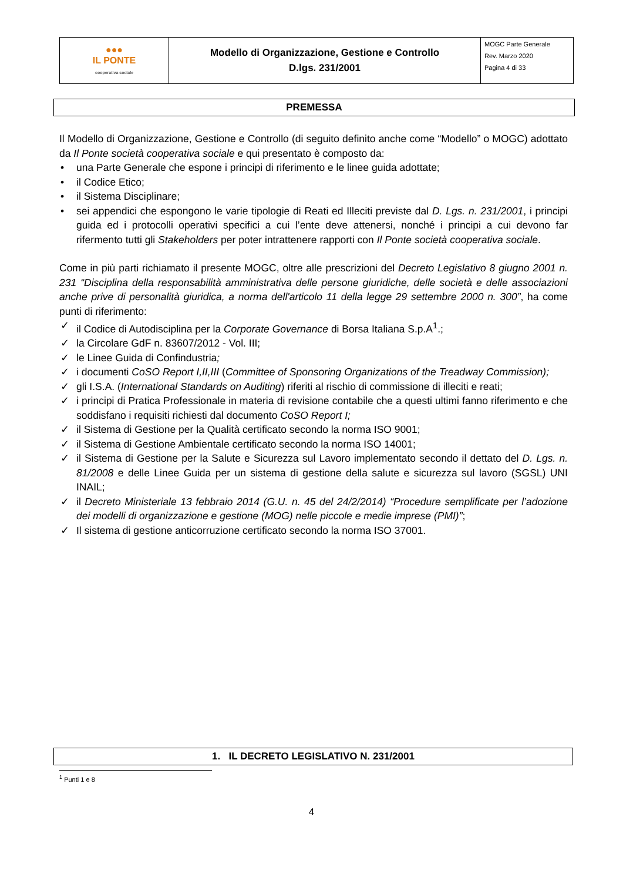| ●●● IL PONTE cooperativa sociale | Modello di Organizzazione, Gestione e Controllo D.lgs. 231/2001 | MOGC Parte Generale Rev. Marzo 2020 Pagina 4 di 33 |
PREMESSA
Il Modello di Organizzazione, Gestione e Controllo (di seguito definito anche come “Modello” o MOGC) adottato da Il Ponte società cooperativa sociale e qui presentato è composto da:
• una Parte Generale che espone i principi di riferimento e le linee guida adottate;
• il Codice Etico;
• il Sistema Disciplinare;
• sei appendici che espongono le varie tipologie di Reati ed Illeciti previste dal D. Lgs. n. 231/2001, i principi guida ed i protocolli operativi specifici a cui l’ente deve attenersi, nonché i principi a cui devono far rifermento tutti gli Stakeholders per poter intrattenere rapporti con Il Ponte società cooperativa sociale.
Come in più parti richiamato il presente MOGC, oltre alle prescrizioni del Decreto Legislativo 8 giugno 2001 n. 231 “Disciplina della responsabilità amministrativa delle persone giuridiche, delle società e delle associazioni anche prive di personalità giuridica, a norma dell'articolo 11 della legge 29 settembre 2000 n. 300”, ha come punti di riferimento:
✓ il Codice di Autodisciplina per la Corporate Governance di Borsa Italiana S.p.A<sup>1</sup>.;
✓ la Circolare GdF n. 83607/2012 - Vol. III;
✓ le Linee Guida di Confindustria;
✓ i documenti CoSO Report I,II,III (Committee of Sponsoring Organizations of the Treadway Commission);
✓ gli I.S.A. (International Standards on Auditing) riferiti al rischio di commissione di illeciti e reati;
✓ i principi di Pratica Professionale in materia di revisione contabile che a questi ultimi fanno riferimento e che soddisfano i requisiti richiesti dal documento CoSO Report I;
✓ il Sistema di Gestione per la Qualità certificato secondo la norma ISO 9001;
✓ il Sistema di Gestione Ambientale certificato secondo la norma ISO 14001;
✓ il Sistema di Gestione per la Salute e Sicurezza sul Lavoro implementato secondo il dettato del D. Lgs. n. 81/2008 e delle Linee Guida per un sistema di gestione della salute e sicurezza sul lavoro (SGSL) UNI INAIL;
✓ il Decreto Ministeriale 13 febbraio 2014 (G.U. n. 45 del 24/2/2014) “Procedure semplificate per l’adozione dei modelli di organizzazione e gestione (MOG) nelle piccole e medie imprese (PMI)”;
✓ Il sistema di gestione anticorruzione certificato secondo la norma ISO 37001.
1. IL DECRETO LEGISLATIVO N. 231/2001
<sup>1</sup> Punti 1 e 8
4